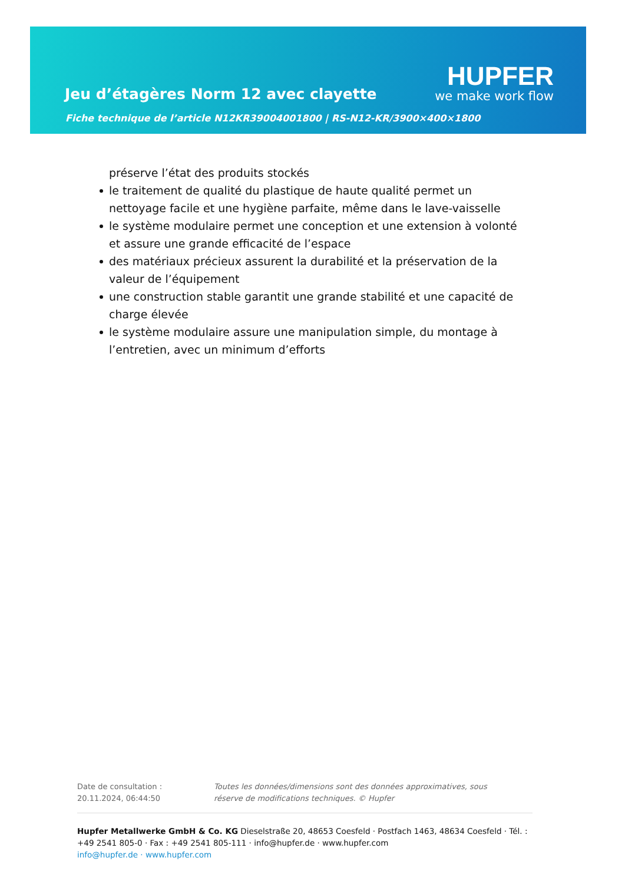HUPFER
we make work flow
Jeu d’étagères Norm 12 avec clayette
Fiche technique de l’article N12KR39004001800 | RS-N12-KR/3900×400×1800
préserve l’état des produits stockés
le traitement de qualité du plastique de haute qualité permet un nettoyage facile et une hygiène parfaite, même dans le lave-vaisselle
le système modulaire permet une conception et une extension à volonté et assure une grande efficacité de l’espace
des matériaux précieux assurent la durabilité et la préservation de la valeur de l’équipement
une construction stable garantit une grande stabilité et une capacité de charge élevée
le système modulaire assure une manipulation simple, du montage à l’entretien, avec un minimum d’efforts
Date de consultation : 20.11.2024, 06:44:50
Toutes les données/dimensions sont des données approximatives, sous réserve de modifications techniques. © Hupfer
Hupfer Metallwerke GmbH & Co. KG Dieselstraße 20, 48653 Coesfeld · Postfach 1463, 48634 Coesfeld · Tél. : +49 2541 805-0 · Fax : +49 2541 805-111 · info@hupfer.de · www.hupfer.com
info@hupfer.de · www.hupfer.com